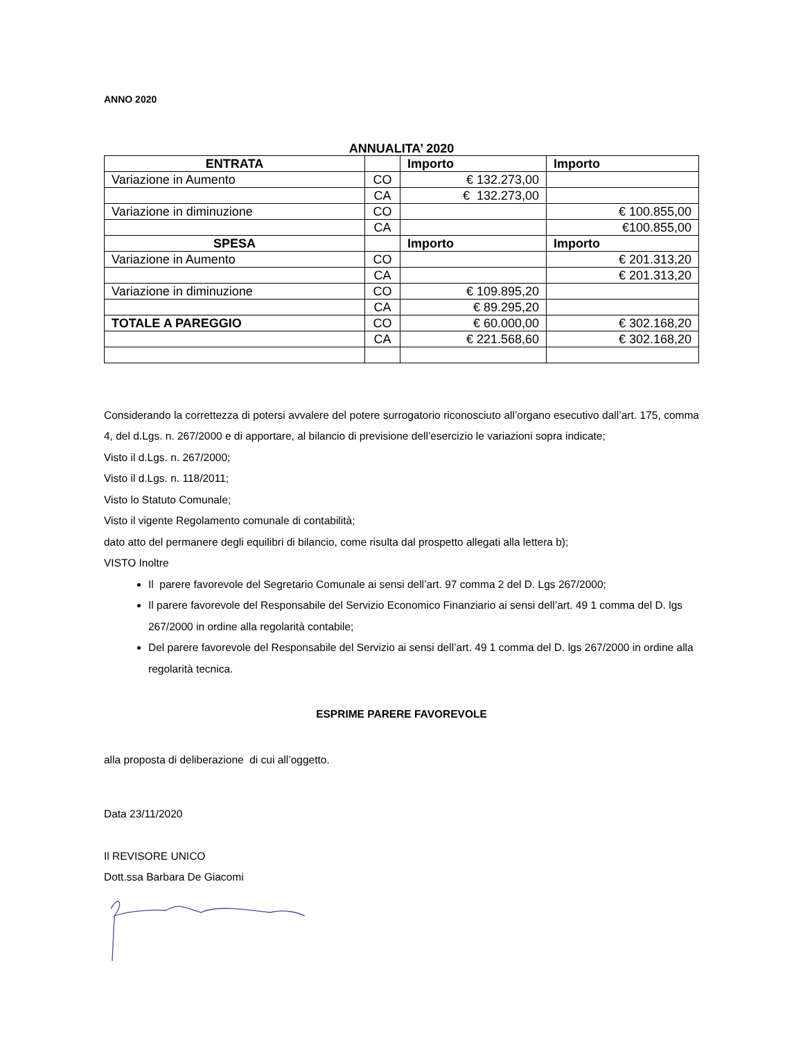ANNO 2020
ANNUALITA’ 2020
| ENTRATA | | Importo | Importo |
| --- | --- | --- | --- |
| Variazione in Aumento | CO | € 132.273,00 | |
| | CA | € 132.273,00 | |
| Variazione in diminuzione | CO | | € 100.855,00 |
| | CA | | €100.855,00 |
| SPESA | | Importo | Importo |
| Variazione in Aumento | CO | | € 201.313,20 |
| | CA | | € 201.313,20 |
| Variazione in diminuzione | CO | € 109.895,20 | |
| | CA | € 89.295,20 | |
| TOTALE A PAREGGIO | CO | € 60.000,00 | € 302.168,20 |
| | CA | € 221.568,60 | € 302.168,20 |
Considerando la correttezza di potersi avvalere del potere surrogatorio riconosciuto all’organo esecutivo dall’art. 175, comma 4, del d.Lgs. n. 267/2000 e di apportare, al bilancio di previsione dell’esercizio le variazioni sopra indicate;
Visto il d.Lgs. n. 267/2000;
Visto il d.Lgs. n. 118/2011;
Visto lo Statuto Comunale;
Visto il vigente Regolamento comunale di contabilità;
dato atto del permanere degli equilibri di bilancio, come risulta dal prospetto allegati alla lettera b);
VISTO Inoltre
Il parere favorevole del Segretario Comunale ai sensi dell’art. 97 comma 2 del D. Lgs 267/2000;
Il parere favorevole del Responsabile del Servizio Economico Finanziario ai sensi dell’art. 49 1 comma del D. lgs 267/2000 in ordine alla regolarità contabile;
Del parere favorevole del Responsabile del Servizio ai sensi dell’art. 49 1 comma del D. lgs 267/2000 in ordine alla regolarità tecnica.
ESPRIME PARERE FAVOREVOLE
alla proposta di deliberazione di cui all’oggetto.
Data 23/11/2020
Il REVISORE UNICO
Dott.ssa Barbara De Giacomi